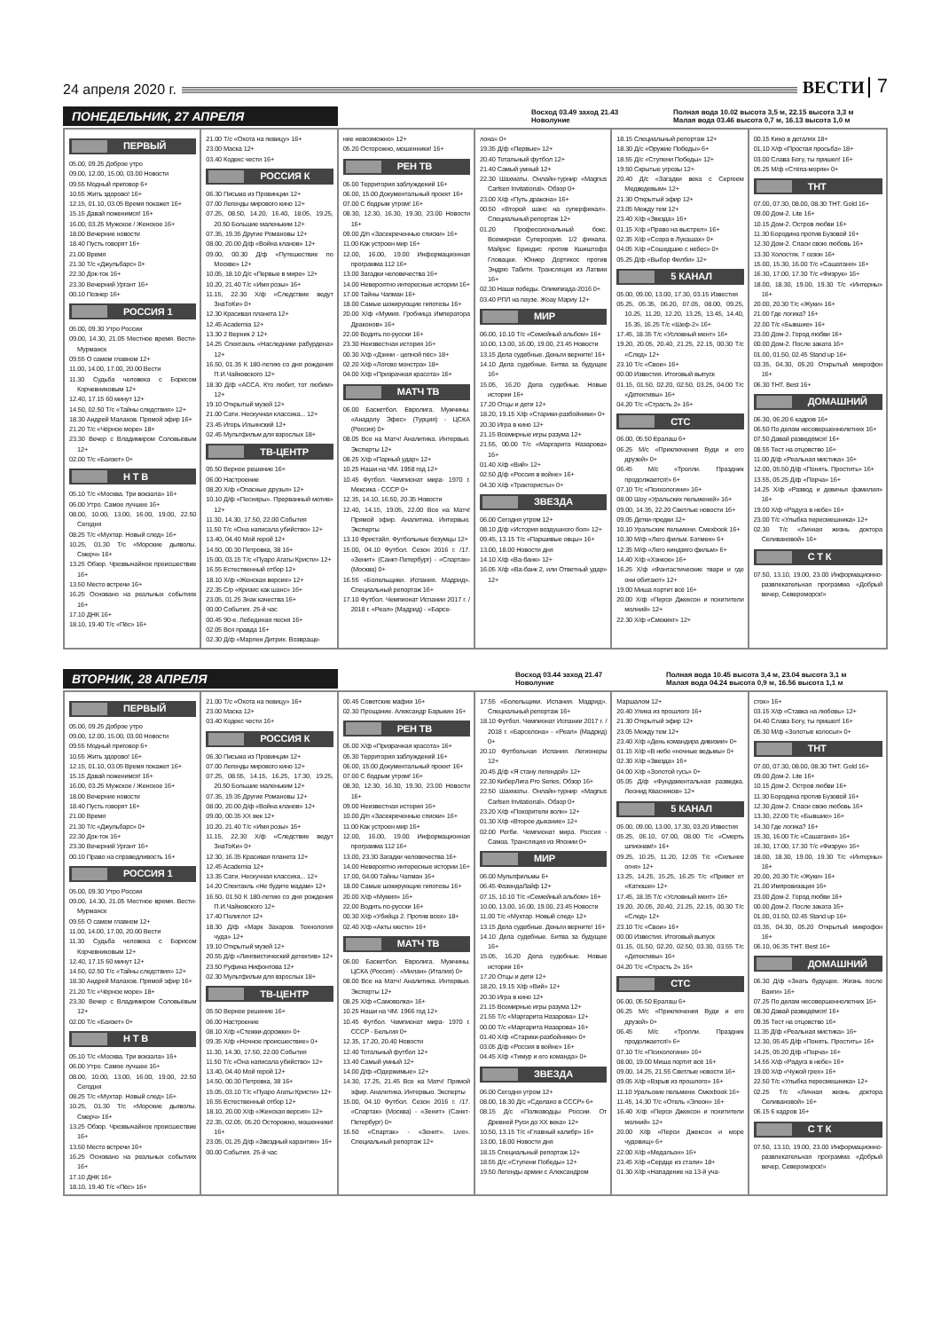24 апреля 2020 г. ВЕСТИ 7
ПОНЕДЕЛЬНИК, 27 АПРЕЛЯ
Восход 03.49 заход 21.43
Новолуние
Полная вода 10.02 высота 3,5 м, 22.15 высота 3,3 м
Малая вода 03.46 высота 0,7 м, 16.13 высота 1,0 м
ПЕРВЫЙ
05.00, 09.25 Доброе утро
09.00, 12.00, 15.00, 03.00 Новости
09.55 Модный приговор 6+
10.55 Жить здорово! 16+
12.15, 01.10, 03.05 Время покажет 16+
15.15 Давай поженимся! 16+
16.00, 03.25 Мужское / Женское 16+
18.00 Вечерние новости
18.40 Пусть говорят 16+
21.00 Время
21.30 Т/с «Джульбарс» 0+
22.30 Док-ток 16+
23.30 Вечерний Ургант 16+
00.10 Познер 16+
РОССИЯ 1
05.00, 09.30 Утро России
09.00, 14.30, 21.05 Местное время. Вести-Мурманск
09.55 О самом главном 12+
11.00, 14.00, 17.00, 20.00 Вести
11.30 Судьба человека с Борисом Корчевниковым 12+
12.40, 17.15 60 минут 12+
14.50, 02.50 Т/с «Тайны следствия» 12+
18.30 Андрей Малахов. Прямой эфир 16+
21.20 Т/с «Чёрное море» 18+
23.30 Вечер с Владимиром Соловьёвым 12+
02.00 Т/с «Баязет» 0+
Н Т В
05.10 Т/с «Москва. Три вокзала» 16+
06.00 Утро. Самое лучшее 16+
08.00, 10.00, 13.00, 16.00, 19.00, 22.50 Сегодня
08.25 Т/с «Мухтар. Новый след» 16+
10.25, 01.30 Т/с «Морские дьяволы. Смерч» 16+
13.25 Обзор. Чрезвычайное происшествие 16+
13.50 Место встречи 16+
16.25 Основано на реальных событиях 16+
17.10 ДНК 16+
18.10, 19.40 Т/с «Пёс» 16+
21.00 Т/с «Охота на певицу» 16+
23.00 Маска 12+
03.40 Кодекс чести 16+
РОССИЯ К
06.30 Письма из Провинции 12+
07.00 Легенды мирового кино 12+
07.25, 08.50, 14.20, 16.40, 18.05, 19.25, 20.50 Большие маленьким 12+
07.35, 19.35 Другие Романовы 12+
08.00, 20.00 Д/ф «Война кланов» 12+
09.00, 00.30 Д/ф «Путешествие по Москве» 12+
10.05, 18.10 Д/с «Первые в мире» 12+
10.20, 21.40 Т/с «Имя розы» 16+
11.15, 22.30 Х/ф «Следствие ведут ЗнаТоКи» 0+
12.30 Красивая планета 12+
12.45 Academia 12+
13.30 2 Верник 2 12+
14.25 Спектакль «Наследники рабурдена» 12+
16.50, 01.35 К 180-летию со дня рождения П.И.Чайковского 12+
18.30 Д/ф «АССА. Кто любит, тот любим» 12+
19.10 Открытый музей 12+
21.00 Сати. Нескучная классика... 12+
23.45 Игорь Ильинский 12+
02.45 Мультфильм для взрослых 18+
ТВ-ЦЕНТР
05.50 Верное решение 16+
06.00 Настроение
08.20 Х/ф «Опасные друзья» 12+
10.10 Д/ф «Песняры». Прерванный мотив» 12+
11.30, 14.30, 17.50, 22.00 События
11.50 Т/с «Она написала убийство» 12+
13.40, 04.40 Мой герой 12+
14.50, 00.30 Петровка, 38 16+
15.00, 03.15 Т/с «Пуаро Агаты Кристи» 12+
16.55 Естественный отбор 12+
18.10 Х/ф «Женская версия» 12+
22.35 С/р «Кризис как шанс» 16+
23.05, 01.25 Знак качества 16+
00.00 События. 25-й час
00.45 90-е. Лебединая песня 16+
02.05 Вся правда 16+
02.30 Д/ф «Марлен Дитрих. Возвраще-
ние невозможно» 12+
05.20 Осторожно, мошенники! 16+
РЕН ТВ
05.00 Территория заблуждений 16+
06.00, 15.00 Документальный проект 16+
07.00 С бодрым утром! 16+
08.30, 12.30, 16.30, 19.30, 23.00 Новости 16+
09.00 Д/п «Засекреченные списки» 16+
11.00 Как устроен мир 16+
12.00, 16.00, 19.00 Информационная программа 112 16+
13.00 Загадки человечества 16+
14.00 Невероятно интересные истории 16+
17.00 Тайны Чапман 16+
18.00 Самые шокирующие гипотезы 16+
20.00 Х/ф «Мумия. Гробница Императора Драконов» 16+
22.00 Водить по-русски 16+
23.30 Неизвестная история 16+
00.30 Х/ф «Дэнни - цепной пёс» 18+
02.20 Х/ф «Логово монстра» 18+
04.00 Х/ф «Призрачная красота» 16+
МАТЧ ТВ
06.00 Баскетбол. Евролига. Мужчины. «Анадолу Эфес» (Турция) - ЦСКА (Россия) 0+
08.05 Все на Матч! Аналитика. Интервью. Эксперты 12+
08.25 Х/ф «Парный удар» 12+
10.25 Наши на ЧМ. 1958 год 12+
10.45 Футбол. Чемпионат мира- 1970 г. Мексика - СССР 0+
12.35, 14.10, 16.50, 20.35 Новости
12.40, 14.15, 19.05, 22.00 Все на Матч! Прямой эфир. Аналитика. Интервью. Эксперты
13.10 Фристайл. Футбольные безумцы 12+
15.00, 04.10 Футбол. Сезон 2016 г. /17. «Зенит» (Санкт-Петербург) - «Спартак» (Москва) 0+
16.55 «Болельщики. Испания. Мадрид». Специальный репортаж 16+
17.10 Футбол. Чемпионат Испании 2017 г. / 2018 г. «Реал» (Мадрид) - «Барсе-
лона» 0+
19.35 Д/ф «Первые» 12+
20.40 Тотальный футбол 12+
21.40 Самый умный 12+
22.30 Шахматы. Онлайн-турнир «Magnus Carlsen Invitational». Обзор 0+
23.00 Х/ф «Путь дракона» 16+
00.50 «Второй шанс на суперфинал». Специальный репортаж 12+
01.20 Профессиональный бокс. Всемирная Суперсерия. 1/2 финала. Майрис Бриедис против Кшиштофа Гловацки. Юниер Дортикос против Эндрю Табити. Трансляция из Латвии 16+
02.30 Наши победы. Олимпиада-2016 0+
03.40 РПЛ на паузе. Жоау Мариу 12+
МИР
06.00, 10.10 Т/с «Семейный альбом» 16+
10.00, 13.00, 16.00, 19.00, 23.45 Новости
13.15 Дела судебные. Деньги верните! 16+
14.10 Дела судебные. Битва за будущее 16+
15.05, 16.20 Дела судебные. Новые истории 16+
17.20 Отцы и дети 12+
18.20, 19.15 Х/ф «Старики-разбойники» 0+
20.30 Игра в кино 12+
21.15 Всемирные игры разума 12+
21.55, 00.00 Т/с «Маргарита Назарова» 16+
01.40 Х/ф «Вий» 12+
02.50 Д/ф «Россия в войне» 16+
04.30 Х/ф «Трактористы» 0+
ЗВЕЗДА
06.00 Сегодня утром 12+
08.10 Д/ф «История воздушного боя» 12+
09.45, 13.15 Т/с «Паршивые овцы» 16+
13.00, 18.00 Новости дня
14.10 Х/ф «Ва-банк» 12+
16.05 Х/ф «Ва-банк 2, или Ответный удар» 12+
18.15 Специальный репортаж 12+
18.30 Д/с «Оружие Победы» 6+
18.55 Д/с «Ступени Победы» 12+
19.50 Скрытые угрозы 12+
20.40 Д/с «Загадки века с Сергеем Медведевым» 12+
21.30 Открытый эфир 12+
23.05 Между тем 12+
23.40 Х/ф «Звезда» 16+
01.15 Х/ф «Право на выстрел» 16+
02.35 Х/ф «Ссора в Лукашах» 0+
04.05 Х/ф «Сошедшие с небес» 0+
05.25 Д/ф «Выбор Филби» 12+
5 КАНАЛ
05.00, 09.00, 13.00, 17.30, 03.15 Известия
05.25, 05.35, 06.20, 07.05, 08.00, 09.25, 10.25, 11.20, 12.20, 13.25, 13.45, 14.40, 15.35, 16.25 Т/с «Шеф-2» 16+
17.45, 18.35 Т/с «Условный мент» 16+
19.20, 20.05, 20.40, 21.25, 22.15, 00.30 Т/с «След» 12+
23.10 Т/с «Свои» 16+
00.00 Известия. Итоговый выпуск
01.15, 01.50, 02.20, 02.50, 03.25, 04.00 Т/с «Детективы» 16+
04.20 Т/с «Страсть 2» 16+
СТС
06.00, 05.50 Ералаш 6+
06.25 М/с «Приключения Вуди и его друзей» 0+
06.45 М/с «Тролли. Праздник продолжается!» 6+
07.10 Т/с «Психологини» 16+
08.00 Шоу «Уральских пельменей» 16+
09.00, 14.35, 22.20 Светлые новости 16+
09.05 Детки-предки 12+
10.10 Уральские пельмени. Смехbook 16+
10.30 М/ф «Лего фильм. Бэтмен» 6+
12.35 М/ф «Лего ниндзяго фильм» 6+
14.40 Х/ф «Хэнкок» 16+
16.25 Х/ф «Фантастические твари и где они обитают» 12+
19.00 Миша портит всё 16+
20.00 Х/ф «Перси Джексон и похитители молний» 12+
22.30 Х/ф «Смокинг» 12+
00.15 Кино в деталях 18+
01.10 Х/ф «Простая просьба» 18+
03.00 Слава Богу, ты пришел! 16+
05.25 М/ф «Стёпа-моряк» 0+
ТНТ
07.00, 07.30, 08.00, 08.30 ТНТ. Gold 16+
09.00 Дом-2. Lite 16+
10.15 Дом-2. Остров любви 16+
11.30 Бородина против Бузовой 16+
12.30 Дом-2. Спаси свою любовь 16+
13.30 Холостяк. 7 сезон 16+
15.00, 15.30, 16.00 Т/с «Сашатаня» 16+
16.30, 17.00, 17.30 Т/с «Физрук» 16+
18.00, 18.30, 19.00, 19.30 Т/с «Интерны» 16+
20.00, 20.30 Т/с «Жуки» 16+
21.00 Где логика? 16+
22.00 Т/с «Бывшие» 16+
23.00 Дом-2. Город любви 16+
00.00 Дом-2. После заката 16+
01.00, 01.50, 02.45 Stand up 16+
03.35, 04.30, 05.20 Открытый микрофон 16+
06.30 ТНТ. Best 16+
ДОМАШНИЙ
06.30, 06.20 6 кадров 16+
06.50 По делам несовершеннолетних 16+
07.50 Давай разведёмся! 16+
08.55 Тест на отцовство 16+
11.00 Д/ф «Реальная мистика» 16+
12.00, 05.50 Д/ф «Понять. Простить» 16+
13.55, 05.25 Д/ф «Порча» 16+
14.25 Х/ф «Развод и девичья фамилия» 16+
19.00 Х/ф «Радуга в небе» 16+
23.00 Т/с «Улыбка пересмешника» 12+
02.30 Т/с «Личная жизнь доктора Селивановой» 16+
С Т К
07.50, 13.10, 19.00, 23.00 Информационно-развлекательная программа «Добрый вечер, Североморск!»
ВТОРНИК, 28 АПРЕЛЯ
Восход 03.44 заход 21.47
Новолуние
Полная вода 10.45 высота 3,4 м, 23.04 высота 3,1 м
Малая вода 04.24 высота 0,9 м, 16.56 высота 1,1 м
ПЕРВЫЙ
05.00, 09.25 Доброе утро
09.00, 12.00, 15.00, 03.00 Новости
09.55 Модный приговор 6+
10.55 Жить здорово! 16+
12.15, 01.10, 03.05 Время покажет 16+
15.15 Давай поженимся! 16+
16.00, 03.25 Мужское / Женское 16+
18.00 Вечерние новости
18.40 Пусть говорят 16+
21.00 Время
21.30 Т/с «Джульбарс» 0+
22.30 Док-ток 16+
23.30 Вечерний Ургант 16+
00.10 Право на справедливость 16+
РОССИЯ 1
05.00, 09.30 Утро России
09.00, 14.30, 21.05 Местное время. Вести-Мурманск
09.55 О самом главном 12+
11.00, 14.00, 17.00, 20.00 Вести
11.30 Судьба человека с Борисом Корчевниковым 12+
12.40, 17.15 60 минут 12+
14.50, 02.50 Т/с «Тайны следствия» 12+
18.30 Андрей Малахов. Прямой эфир 16+
21.20 Т/с «Чёрное море» 18+
23.30 Вечер с Владимиром Соловьёвым 12+
02.00 Т/с «Баязет» 0+
Н Т В
05.10 Т/с «Москва. Три вокзала» 16+
06.00 Утро. Самое лучшее 16+
08.00, 10.00, 13.00, 16.00, 19.00, 22.50 Сегодня
08.25 Т/с «Мухтар. Новый след» 16+
10.25, 01.30 Т/с «Морские дьяволы. Смерч» 16+
13.25 Обзор. Чрезвычайное происшествие 16+
13.50 Место встречи 16+
16.25 Основано на реальных событиях 16+
17.10 ДНК 16+
18.10, 19.40 Т/с «Пёс» 16+
21.00 Т/с «Охота на певицу» 16+
23.00 Маска 12+
03.40 Кодекс чести 16+
РОССИЯ К
06.30 Письма из Провинции 12+
07.00 Легенды мирового кино 12+
07.25, 08.55, 14.15, 16.25, 17.30, 19.25, 20.50 Большие маленьким 12+
07.35, 19.35 Другие Романовы 12+
08.00, 20.00 Д/ф «Война кланов» 12+
09.00, 00.35 XX век 12+
10.20, 21.40 Т/с «Имя розы» 16+
11.15, 22.30 Х/ф «Следствие ведут ЗнаТоКи» 0+
12.30, 16.35 Красивая планета 12+
12.45 Academia 12+
13.35 Сати. Нескучная классика... 12+
14.20 Спектакль «Не будите мадам» 12+
16.50, 01.50 К 180-летию со дня рождения П.И.Чайковского 12+
17.40 Полиглот 12+
18.30 Д/ф «Марк Захаров. Технология чуда» 12+
19.10 Открытый музей 12+
20.55 Д/ф «Лингвистический детектив» 12+
23.50 Руфина Нифонтова 12+
02.30 Мультфильм для взрослых 18+
ТВ-ЦЕНТР
05.50 Верное решение 16+
06.00 Настроение
08.10 Х/ф «Стежки-дорожки» 0+
09.35 Х/ф «Ночное происшествие» 0+
11.30, 14.30, 17.50, 22.00 События
11.50 Т/с «Она написала убийство» 12+
13.40, 04.40 Мой герой 12+
14.50, 00.30 Петровка, 38 16+
15.05, 03.10 Т/с «Пуаро Агаты Кристи» 12+
16.55 Естественный отбор 12+
18.10, 20.00 Х/ф «Женская версия» 12+
22.35, 02.05, 05.20 Осторожно, мошенники! 16+
23.05, 01.25 Д/ф «Звездный карантин» 16+
00.00 События. 25-й час
00.45 Советские мафии 16+
02.30 Прощание. Александр Барыкин 16+
РЕН ТВ
05.00 Х/ф «Призрачная красота» 16+
05.30 Территория заблуждений 16+
06.00, 15.00 Документальный проект 16+
07.00 С бодрым утром! 16+
08.30, 12.30, 16.30, 19.30, 23.00 Новости 16+
09.00 Неизвестная история 16+
10.00 Д/п «Засекреченные списки» 16+
11.00 Как устроен мир 16+
12.00, 16.00, 19.00 Информационная программа 112 16+
13.00, 23.30 Загадки человечества 16+
14.00 Невероятно интересные истории 16+
17.00, 04.00 Тайны Чапман 16+
18.00 Самые шокирующие гипотезы 16+
20.00 Х/ф «Мумия» 16+
22.00 Водить по-русски 16+
00.30 Х/ф «Убийца 2. Против всех» 18+
02.40 Х/ф «Акты мести» 16+
МАТЧ ТВ
06.00 Баскетбол. Евролига. Мужчины. ЦСКА (Россия) - «Милан» (Италия) 0+
08.00 Все на Матч! Аналитика. Интервью. Эксперты 12+
08.25 Х/ф «Самоволка» 16+
10.25 Наши на ЧМ. 1966 год 12+
10.45 Футбол. Чемпионат мира- 1970 г. СССР - Бельгия 0+
12.35, 17.20, 20.40 Новости
12.40 Тотальный футбол 12+
13.40 Самый умный 12+
14.00 Д/ф «Одержимые» 12+
14.30, 17.25, 21.45 Все на Матч! Прямой эфир. Аналитика. Интервью. Эксперты
15.00, 04.10 Футбол. Сезон 2016 г. /17. «Спартак» (Москва) - «Зенит» (Санкт-Петербург) 0+
16.50 «Спартак» - «Зенит». Live». Специальный репортаж 12+
17.55 «Болельщики. Испания. Мадрид». Специальный репортаж 16+
18.10 Футбол. Чемпионат Испании 2017 г. / 2018 г. «Барселона» - «Реал» (Мадрид) 0+
20.10 Футбольная Испания. Легионеры 12+
20.45 Д/ф «Я стану легендой» 12+
22.30 КиберЛига Pro Series. Обзор 16+
22.50 Шахматы. Онлайн-турнир «Magnus Carlsen Invitational». Обзор 0+
23.20 Х/ф «Покорители волн» 12+
01.30 Х/ф «Второе дыхание» 12+
02.00 Регби. Чемпионат мира. Россия - Самоа. Трансляция из Японии 0+
МИР
06.00 Мультфильмы 6+
06.45 ФазендаЛайф 12+
07.15, 10.10 Т/с «Семейный альбом» 16+
10.00, 13.00, 16.00, 19.00, 23.45 Новости
11.00 Т/с «Мухтар. Новый след» 12+
13.15 Дела судебные. Деньги верните! 16+
14.10 Дела судебные. Битва за будущее 16+
15.05, 16.20 Дела судебные. Новые истории 16+
17.20 Отцы и дети 12+
18.20, 19.15 Х/ф «Вий» 12+
20.30 Игра в кино 12+
21.15 Всемирные игры разума 12+
21.55 Т/с «Маргарита Назарова» 12+
00.00 Т/с «Маргарита Назарова» 16+
01.40 Х/ф «Старики-разбойники» 0+
03.05 Д/ф «Россия в войне» 16+
04.45 Х/ф «Тимур и его команда» 0+
ЗВЕЗДА
06.00 Сегодня утром 12+
08.00, 18.30 Д/с «Сделано в СССР» 6+
08.15 Д/с «Полководцы России. От Древней Руси до XX века» 12+
10.50, 13.15 Т/с «Главный калибр» 16+
13.00, 18.00 Новости дня
18.15 Специальный репортаж 12+
18.55 Д/с «Ступени Победы» 12+
19.50 Легенды армии с Александром
Маршалом 12+
20.40 Улика из прошлого 16+
21.30 Открытый эфир 12+
23.05 Между тем 12+
23.40 Х/ф «День командира дивизии» 0+
01.15 Х/ф «В небе «ночные ведьмы» 0+
02.30 Х/ф «Звезда» 16+
04.00 Х/ф «Золотой гусь» 0+
05.05 Д/ф «Фундаментальная разведка. Леонид Квасников» 12+
5 КАНАЛ
05.00, 09.00, 13.00, 17.30, 03.20 Известия
05.25, 06.10, 07.00, 08.00 Т/с «Смерть шпионам!» 16+
09.25, 10.25, 11.20, 12.05 Т/с «Сильнее огня» 12+
13.25, 14.25, 15.25, 16.25 Т/с «Привет от «Катюши» 12+
17.45, 18.35 Т/с «Условный мент» 16+
19.20, 20.05, 20.40, 21.25, 22.15, 00.30 Т/с «След» 12+
23.10 Т/с «Свои» 16+
00.00 Известия. Итоговый выпуск
01.15, 01.50, 02.20, 02.50, 03.30, 03.55 Т/с «Детективы» 16+
04.20 Т/с «Страсть 2» 16+
СТС
06.00, 05.50 Ералаш 6+
06.25 М/с «Приключения Вуди и его друзей» 0+
06.45 М/с «Тролли. Праздник продолжается!» 6+
07.10 Т/с «Психологини» 16+
08.00, 19.00 Миша портит всё 16+
09.00, 14.25, 21.55 Светлые новости 16+
09.05 Х/ф «Взрыв из прошлого» 16+
11.10 Уральские пельмени. Смехbook 16+
11.45, 14.30 Т/с «Отель «Элеон» 16+
16.40 Х/ф «Перси Джексон и похитители молний» 12+
20.00 Х/ф «Перси Джексон и море чудовищ» 6+
22.00 Х/ф «Медальон» 16+
23.45 Х/ф «Сердце из стали» 18+
01.30 Х/ф «Нападение на 13-й уча-
сток» 16+
03.15 Х/ф «Ставка на любовь» 12+
04.40 Слава Богу, ты пришел! 16+
05.30 М/ф «Золотые колосья» 0+
ТНТ
07.00, 07.30, 08.00, 08.30 ТНТ. Gold 16+
09.00 Дом-2. Lite 16+
10.15 Дом-2. Остров любви 16+
11.30 Бородина против Бузовой 16+
12.30 Дом-2. Спаси свою любовь 16+
13.30, 22.00 Т/с «Бывшие» 16+
14.30 Где логика? 16+
15.30, 16.00 Т/с «Сашатаня» 16+
16.30, 17.00, 17.30 Т/с «Физрук» 16+
18.00, 18.30, 19.00, 19.30 Т/с «Интерны» 16+
20.00, 20.30 Т/с «Жуки» 16+
21.00 Импровизация 16+
23.00 Дом-2. Город любви 16+
00.00 Дом-2. После заката 16+
01.00, 01.50, 02.45 Stand up 16+
03.35, 04.30, 05.20 Открытый микрофон 16+
06.10, 06.35 ТНТ. Best 16+
ДОМАШНИЙ
06.30 Д/ф «Знать будущее. Жизнь после Ванги» 16+
07.25 По делам несовершеннолетних 16+
08.30 Давай разведёмся! 16+
09.35 Тест на отцовство 16+
11.35 Д/ф «Реальная мистика» 16+
12.30, 05.45 Д/ф «Понять. Простить» 16+
14.25, 05.20 Д/ф «Порча» 16+
14.55 Х/ф «Радуга в небе» 16+
19.00 Х/ф «Чужой грех» 16+
22.50 Т/с «Улыбка пересмешника» 12+
02.25 Т/с «Личная жизнь доктора Селивановой» 16+
06.15 6 кадров 16+
С Т К
07.50, 13.10, 19.00, 23.00 Информационно-развлекательная программа «Добрый вечер, Североморск!»